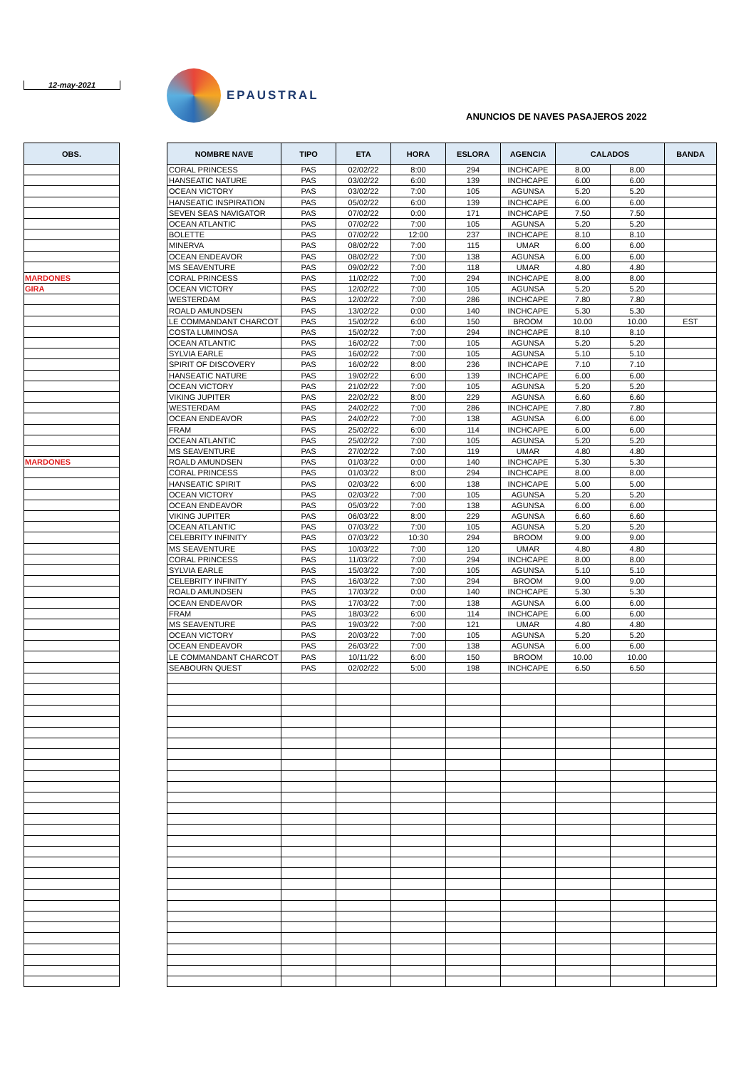12-may-2021
EPAUSTRAL
ANUNCIOS DE NAVES PASAJEROS 2022
| OBS. |
| --- |
| MARDONES |
| GIRA |
| MARDONES |
| NOMBRE NAVE | TIPO | ETA | HORA | ESLORA | AGENCIA | CALADOS | | BANDA |
| --- | --- | --- | --- | --- | --- | --- | --- | --- |
| CORAL PRINCESS | PAS | 02/02/22 | 8:00 | 294 | INCHCAPE | 8.00 | 8.00 | |
| HANSEATIC NATURE | PAS | 03/02/22 | 6:00 | 139 | INCHCAPE | 6.00 | 6.00 | |
| OCEAN VICTORY | PAS | 03/02/22 | 7:00 | 105 | AGUNSA | 5.20 | 5.20 | |
| HANSEATIC INSPIRATION | PAS | 05/02/22 | 6:00 | 139 | INCHCAPE | 6.00 | 6.00 | |
| SEVEN SEAS NAVIGATOR | PAS | 07/02/22 | 0:00 | 171 | INCHCAPE | 7.50 | 7.50 | |
| OCEAN ATLANTIC | PAS | 07/02/22 | 7:00 | 105 | AGUNSA | 5.20 | 5.20 | |
| BOLETTE | PAS | 07/02/22 | 12:00 | 237 | INCHCAPE | 8.10 | 8.10 | |
| MINERVA | PAS | 08/02/22 | 7:00 | 115 | UMAR | 6.00 | 6.00 | |
| OCEAN ENDEAVOR | PAS | 08/02/22 | 7:00 | 138 | AGUNSA | 6.00 | 6.00 | |
| MS SEAVENTURE | PAS | 09/02/22 | 7:00 | 118 | UMAR | 4.80 | 4.80 | |
| CORAL PRINCESS | PAS | 11/02/22 | 7:00 | 294 | INCHCAPE | 8.00 | 8.00 | |
| OCEAN VICTORY | PAS | 12/02/22 | 7:00 | 105 | AGUNSA | 5.20 | 5.20 | |
| WESTERDAM | PAS | 12/02/22 | 7:00 | 286 | INCHCAPE | 7.80 | 7.80 | |
| ROALD AMUNDSEN | PAS | 13/02/22 | 0:00 | 140 | INCHCAPE | 5.30 | 5.30 | |
| LE COMMANDANT CHARCOT | PAS | 15/02/22 | 6:00 | 150 | BROOM | 10.00 | 10.00 | EST |
| COSTA LUMINOSA | PAS | 15/02/22 | 7:00 | 294 | INCHCAPE | 8.10 | 8.10 | |
| OCEAN ATLANTIC | PAS | 16/02/22 | 7:00 | 105 | AGUNSA | 5.20 | 5.20 | |
| SYLVIA EARLE | PAS | 16/02/22 | 7:00 | 105 | AGUNSA | 5.10 | 5.10 | |
| SPIRIT OF DISCOVERY | PAS | 16/02/22 | 8:00 | 236 | INCHCAPE | 7.10 | 7.10 | |
| HANSEATIC NATURE | PAS | 19/02/22 | 6:00 | 139 | INCHCAPE | 6.00 | 6.00 | |
| OCEAN VICTORY | PAS | 21/02/22 | 7:00 | 105 | AGUNSA | 5.20 | 5.20 | |
| VIKING JUPITER | PAS | 22/02/22 | 8:00 | 229 | AGUNSA | 6.60 | 6.60 | |
| WESTERDAM | PAS | 24/02/22 | 7:00 | 286 | INCHCAPE | 7.80 | 7.80 | |
| OCEAN ENDEAVOR | PAS | 24/02/22 | 7:00 | 138 | AGUNSA | 6.00 | 6.00 | |
| FRAM | PAS | 25/02/22 | 6:00 | 114 | INCHCAPE | 6.00 | 6.00 | |
| OCEAN ATLANTIC | PAS | 25/02/22 | 7:00 | 105 | AGUNSA | 5.20 | 5.20 | |
| MS SEAVENTURE | PAS | 27/02/22 | 7:00 | 119 | UMAR | 4.80 | 4.80 | |
| ROALD AMUNDSEN | PAS | 01/03/22 | 0:00 | 140 | INCHCAPE | 5.30 | 5.30 | |
| CORAL PRINCESS | PAS | 01/03/22 | 8:00 | 294 | INCHCAPE | 8.00 | 8.00 | |
| HANSEATIC SPIRIT | PAS | 02/03/22 | 6:00 | 138 | INCHCAPE | 5.00 | 5.00 | |
| OCEAN VICTORY | PAS | 02/03/22 | 7:00 | 105 | AGUNSA | 5.20 | 5.20 | |
| OCEAN ENDEAVOR | PAS | 05/03/22 | 7:00 | 138 | AGUNSA | 6.00 | 6.00 | |
| VIKING JUPITER | PAS | 06/03/22 | 8:00 | 229 | AGUNSA | 6.60 | 6.60 | |
| OCEAN ATLANTIC | PAS | 07/03/22 | 7:00 | 105 | AGUNSA | 5.20 | 5.20 | |
| CELEBRITY INFINITY | PAS | 07/03/22 | 10:30 | 294 | BROOM | 9.00 | 9.00 | |
| MS SEAVENTURE | PAS | 10/03/22 | 7:00 | 120 | UMAR | 4.80 | 4.80 | |
| CORAL PRINCESS | PAS | 11/03/22 | 7:00 | 294 | INCHCAPE | 8.00 | 8.00 | |
| SYLVIA EARLE | PAS | 15/03/22 | 7:00 | 105 | AGUNSA | 5.10 | 5.10 | |
| CELEBRITY INFINITY | PAS | 16/03/22 | 7:00 | 294 | BROOM | 9.00 | 9.00 | |
| ROALD AMUNDSEN | PAS | 17/03/22 | 0:00 | 140 | INCHCAPE | 5.30 | 5.30 | |
| OCEAN ENDEAVOR | PAS | 17/03/22 | 7:00 | 138 | AGUNSA | 6.00 | 6.00 | |
| FRAM | PAS | 18/03/22 | 6:00 | 114 | INCHCAPE | 6.00 | 6.00 | |
| MS SEAVENTURE | PAS | 19/03/22 | 7:00 | 121 | UMAR | 4.80 | 4.80 | |
| OCEAN VICTORY | PAS | 20/03/22 | 7:00 | 105 | AGUNSA | 5.20 | 5.20 | |
| OCEAN ENDEAVOR | PAS | 26/03/22 | 7:00 | 138 | AGUNSA | 6.00 | 6.00 | |
| LE COMMANDANT CHARCOT | PAS | 10/11/22 | 6:00 | 150 | BROOM | 10.00 | 10.00 | |
| SEABOURN QUEST | PAS | 02/02/22 | 5:00 | 198 | INCHCAPE | 6.50 | 6.50 | |